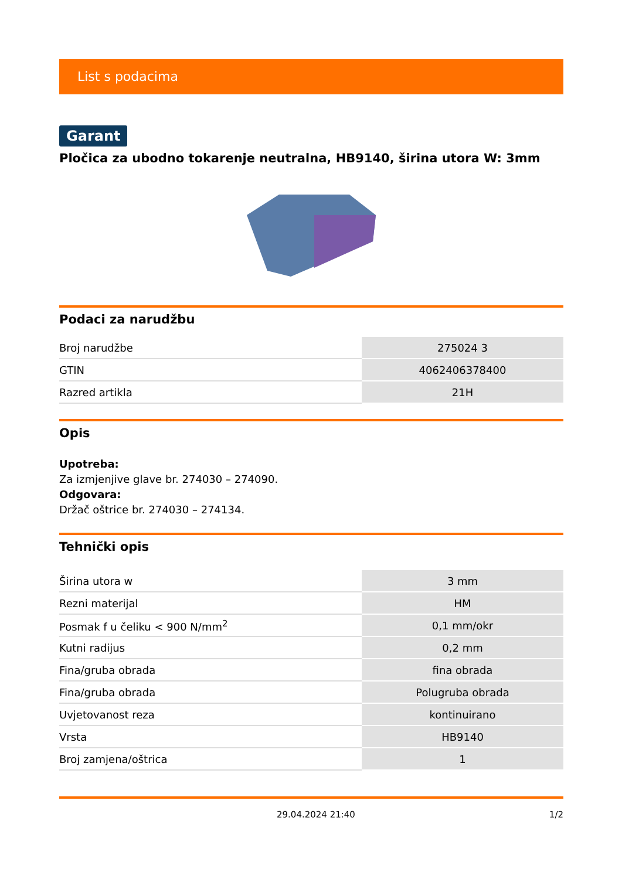List s podacima
Garant
Pločica za ubodno tokarenje neutralna, HB9140, širina utora W: 3mm
Podaci za narudžbu
| Broj narudžbe | 275024 3 |
| GTIN | 4062406378400 |
| Razred artikla | 21H |
Opis
Upotreba:
Za izmjenjive glave br. 274030 – 274090.
Odgovara:
Držač oštrice br. 274030 – 274134.
Tehnički opis
| Širina utora w | 3 mm |
| Rezni materijal | HM |
| Posmak f u čeliku < 900 N/mm<sup>2</sup> | 0,1 mm/okr |
| Kutni radijus | 0,2 mm |
| Fina/gruba obrada | fina obrada |
| Fina/gruba obrada | Polugruba obrada |
| Uvjetovanost reza | kontinuirano |
| Vrsta | HB9140 |
| Broj zamjena/oštrica | 1 |
29.04.2024 21:40 1/2